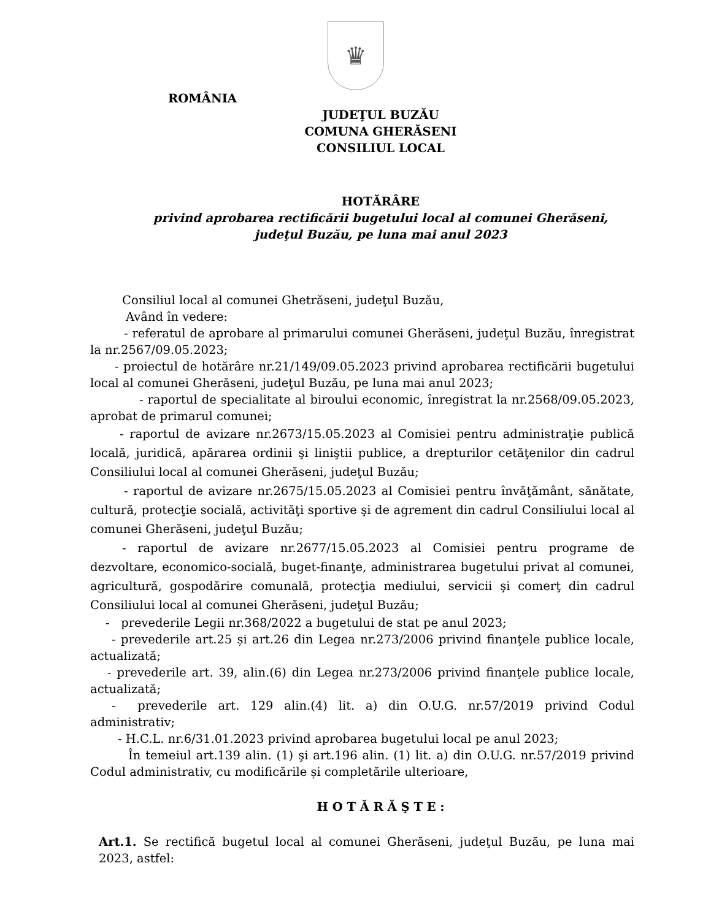♛
ROMÂNIA
JUDEŢUL BUZĂU
COMUNA GHERĂSENI
CONSILIUL LOCAL
HOTĂRÂRE
privind aprobarea rectificării bugetului local al comunei Gherăseni,
judeţul Buzău, pe luna mai anul 2023
Consiliul local al comunei Ghetrăseni, judeţul Buzău,
Având în vedere:
- referatul de aprobare al primarului comunei Gherăseni, judeţul Buzău, înregistrat la nr.2567/09.05.2023;
- proiectul de hotărâre nr.21/149/09.05.2023 privind aprobarea rectificării bugetului local al comunei Gherăseni, judeţul Buzău, pe luna mai anul 2023;
- raportul de specialitate al biroului economic, înregistrat la nr.2568/09.05.2023, aprobat de primarul comunei;
- raportul de avizare nr.2673/15.05.2023 al Comisiei pentru administraţie publică locală, juridică, apărarea ordinii şi liniştii publice, a drepturilor cetăţenilor din cadrul Consiliului local al comunei Gherăseni, judeţul Buzău;
- raportul de avizare nr.2675/15.05.2023 al Comisiei pentru învăţământ, sănătate, cultură, protecţie socială, activităţi sportive şi de agrement din cadrul Consiliului local al comunei Gherăseni, judeţul Buzău;
- raportul de avizare nr.2677/15.05.2023 al Comisiei pentru programe de dezvoltare, economico-socială, buget-finanţe, administrarea bugetului privat al comunei, agricultură, gospodărire comunală, protecţia mediului, servicii şi comerţ din cadrul Consiliului local al comunei Gherăseni, judeţul Buzău;
- prevederile Legii nr.368/2022 a bugetului de stat pe anul 2023;
- prevederile art.25 și art.26 din Legea nr.273/2006 privind finanţele publice locale, actualizată;
- prevederile art. 39, alin.(6) din Legea nr.273/2006 privind finanţele publice locale, actualizată;
- prevederile art. 129 alin.(4) lit. a) din O.U.G. nr.57/2019 privind Codul administrativ;
- H.C.L. nr.6/31.01.2023 privind aprobarea bugetului local pe anul 2023;
În temeiul art.139 alin. (1) şi art.196 alin. (1) lit. a) din O.U.G. nr.57/2019 privind Codul administrativ, cu modificările și completările ulterioare,
H O T Ă R Ă Ş T E :
Art.1. Se rectifică bugetul local al comunei Gherăseni, judeţul Buzău, pe luna mai 2023, astfel: